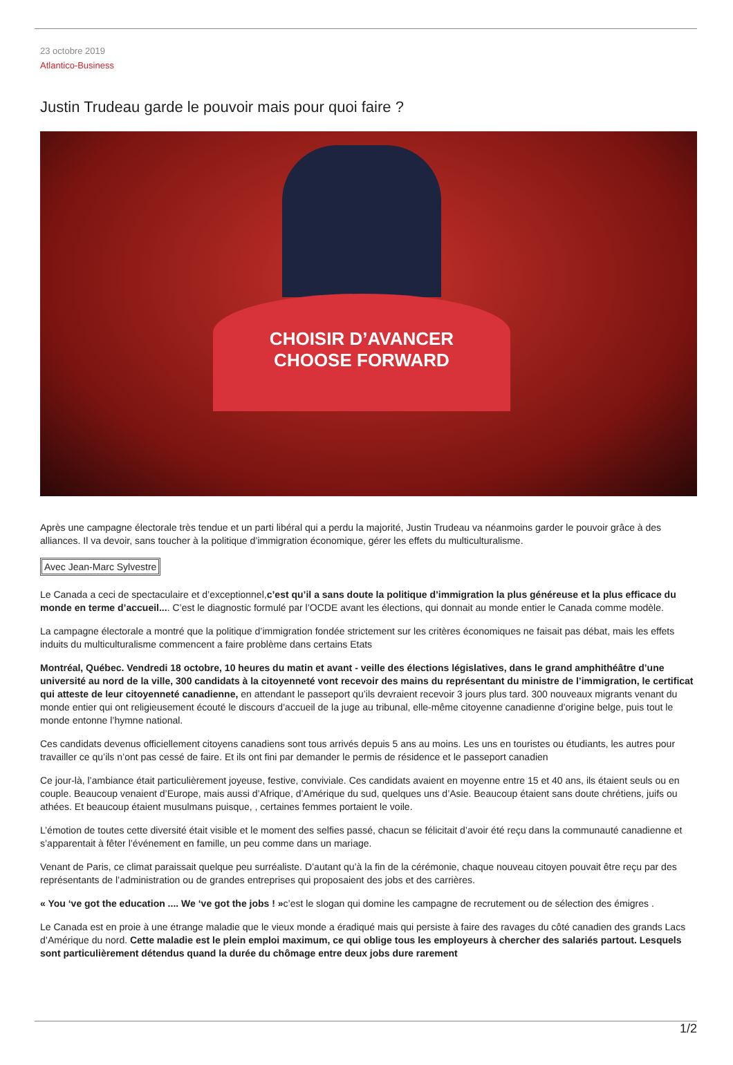23 octobre 2019
Atlantico-Business
Justin Trudeau garde le pouvoir mais pour quoi faire ?
CHOISIR D’AVANCER
CHOOSE FORWARD
Après une campagne électorale très tendue et un parti libéral qui a perdu la majorité, Justin Trudeau va néanmoins garder le pouvoir grâce à des alliances. Il va devoir, sans toucher à la politique d’immigration économique, gérer les effets du multiculturalisme.
Avec Jean-Marc Sylvestre
Le Canada a ceci de spectaculaire et d’exceptionnel,c’est qu’il a sans doute la politique d’immigration la plus généreuse et la plus efficace du monde en terme d’accueil.... C’est le diagnostic formulé par l’OCDE avant les élections, qui donnait au monde entier le Canada comme modèle.
La campagne électorale a montré que la politique d’immigration fondée strictement sur les critères économiques ne faisait pas débat, mais les effets induits du multiculturalisme commencent a faire problème dans certains Etats
Montréal, Québec. Vendredi 18 octobre, 10 heures du matin et avant - veille des élections législatives, dans le grand amphithéâtre d’une université au nord de la ville, 300 candidats à la citoyenneté vont recevoir des mains du représentant du ministre de l’immigration, le certificat qui atteste de leur citoyenneté canadienne, en attendant le passeport qu’ils devraient recevoir 3 jours plus tard. 300 nouveaux migrants venant du monde entier qui ont religieusement écouté le discours d’accueil de la juge au tribunal, elle-même citoyenne canadienne d’origine belge, puis tout le monde entonne l’hymne national.
Ces candidats devenus officiellement citoyens canadiens sont tous arrivés depuis 5 ans au moins. Les uns en touristes ou étudiants, les autres pour travailler ce qu’ils n’ont pas cessé de faire. Et ils ont fini par demander le permis de résidence et le passeport canadien
Ce jour-là, l’ambiance était particulièrement joyeuse, festive, conviviale. Ces candidats avaient en moyenne entre 15 et 40 ans, ils étaient seuls ou en couple. Beaucoup venaient d’Europe, mais aussi d’Afrique, d’Amérique du sud, quelques uns d’Asie. Beaucoup étaient sans doute chrétiens, juifs ou athées. Et beaucoup étaient musulmans puisque, , certaines femmes portaient le voile.
L’émotion de toutes cette diversité était visible et le moment des selfies passé, chacun se félicitait d’avoir été reçu dans la communauté canadienne et s’apparentait à fêter l’événement en famille, un peu comme dans un mariage.
Venant de Paris, ce climat paraissait quelque peu surréaliste. D’autant qu’à la fin de la cérémonie, chaque nouveau citoyen pouvait être reçu par des représentants de l’administration ou de grandes entreprises qui proposaient des jobs et des carrières.
« You ‘ve got the education .... We ‘ve got the jobs ! »c’est le slogan qui domine les campagne de recrutement ou de sélection des émigres .
Le Canada est en proie à une étrange maladie que le vieux monde a éradiqué mais qui persiste à faire des ravages du côté canadien des grands Lacs d’Amérique du nord. Cette maladie est le plein emploi maximum, ce qui oblige tous les employeurs à chercher des salariés partout. Lesquels sont particulièrement détendus quand la durée du chômage entre deux jobs dure rarement
1/2